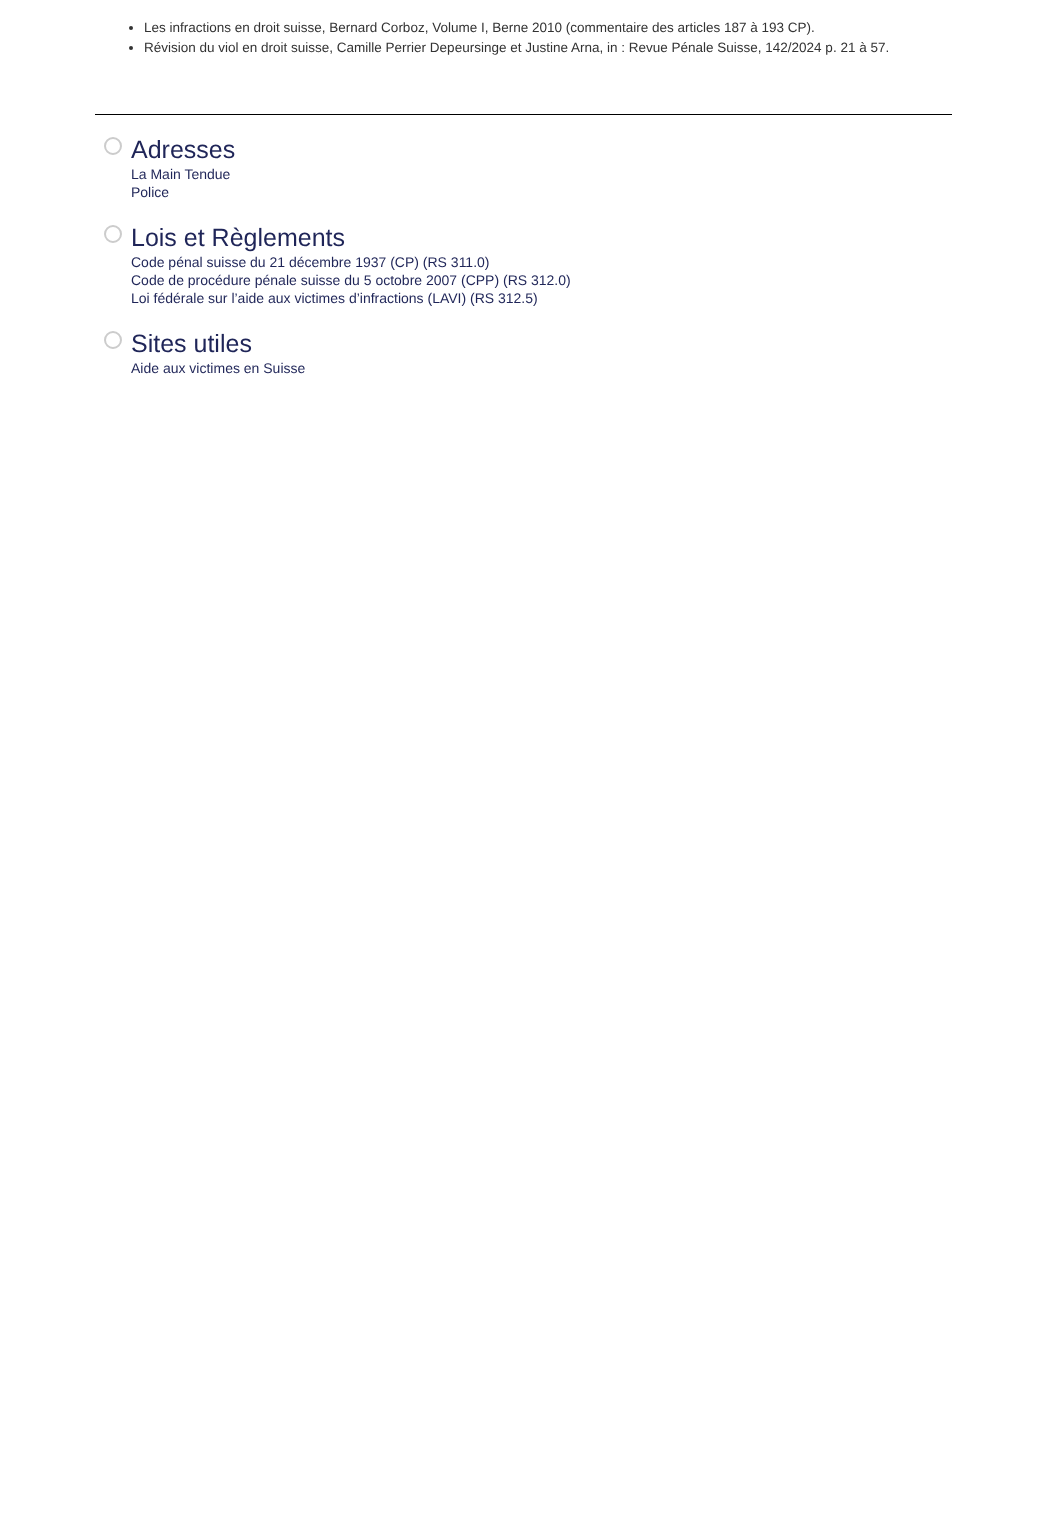Les infractions en droit suisse, Bernard Corboz, Volume I, Berne 2010 (commentaire des articles 187 à 193 CP).
Révision du viol en droit suisse, Camille Perrier Depeursinge et Justine Arna, in : Revue Pénale Suisse, 142/2024 p. 21 à 57.
Adresses
La Main Tendue
Police
Lois et Règlements
Code pénal suisse du 21 décembre 1937 (CP) (RS 311.0)
Code de procédure pénale suisse du 5 octobre 2007 (CPP) (RS 312.0)
Loi fédérale sur l’aide aux victimes d’infractions (LAVI) (RS 312.5)
Sites utiles
Aide aux victimes en Suisse